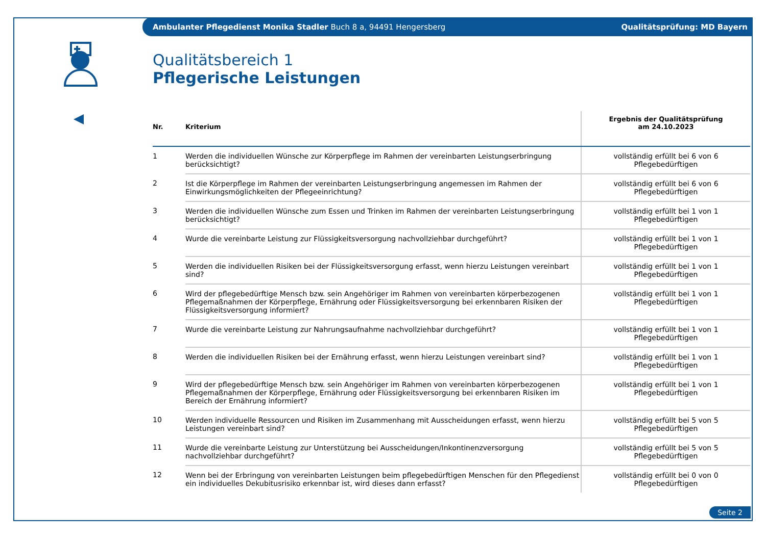Ambulanter Pflegedienst Monika Stadler Buch 8 a, 94491 Hengersberg Qualitätsprüfung: MD Bayern
Qualitätsbereich 1
Pflegerische Leistungen
| Nr. | Kriterium | Ergebnis der Qualitätsprüfung am 24.10.2023 |
| --- | --- | --- |
| 1 | Werden die individuellen Wünsche zur Körperpflege im Rahmen der vereinbarten Leistungserbringung berücksichtigt? | vollständig erfüllt bei 6 von 6 Pflegebedürftigen |
| 2 | Ist die Körperpflege im Rahmen der vereinbarten Leistungserbringung angemessen im Rahmen der Einwirkungsmöglichkeiten der Pflegeeinrichtung? | vollständig erfüllt bei 6 von 6 Pflegebedürftigen |
| 3 | Werden die individuellen Wünsche zum Essen und Trinken im Rahmen der vereinbarten Leistungserbringung berücksichtigt? | vollständig erfüllt bei 1 von 1 Pflegebedürftigen |
| 4 | Wurde die vereinbarte Leistung zur Flüssigkeitsversorgung nachvollziehbar durchgeführt? | vollständig erfüllt bei 1 von 1 Pflegebedürftigen |
| 5 | Werden die individuellen Risiken bei der Flüssigkeitsversorgung erfasst, wenn hierzu Leistungen vereinbart sind? | vollständig erfüllt bei 1 von 1 Pflegebedürftigen |
| 6 | Wird der pflegebedürftige Mensch bzw. sein Angehöriger im Rahmen von vereinbarten körperbezogenen Pflegemaßnahmen der Körperpflege, Ernährung oder Flüssigkeitsversorgung bei erkennbaren Risiken der Flüssigkeitsversorgung informiert? | vollständig erfüllt bei 1 von 1 Pflegebedürftigen |
| 7 | Wurde die vereinbarte Leistung zur Nahrungsaufnahme nachvollziehbar durchgeführt? | vollständig erfüllt bei 1 von 1 Pflegebedürftigen |
| 8 | Werden die individuellen Risiken bei der Ernährung erfasst, wenn hierzu Leistungen vereinbart sind? | vollständig erfüllt bei 1 von 1 Pflegebedürftigen |
| 9 | Wird der pflegebedürftige Mensch bzw. sein Angehöriger im Rahmen von vereinbarten körperbezogenen Pflegemaßnahmen der Körperpflege, Ernährung oder Flüssigkeitsversorgung bei erkennbaren Risiken im Bereich der Ernährung informiert? | vollständig erfüllt bei 1 von 1 Pflegebedürftigen |
| 10 | Werden individuelle Ressourcen und Risiken im Zusammenhang mit Ausscheidungen erfasst, wenn hierzu Leistungen vereinbart sind? | vollständig erfüllt bei 5 von 5 Pflegebedürftigen |
| 11 | Wurde die vereinbarte Leistung zur Unterstützung bei Ausscheidungen/Inkontinenzversorgung nachvollziehbar durchgeführt? | vollständig erfüllt bei 5 von 5 Pflegebedürftigen |
| 12 | Wenn bei der Erbringung von vereinbarten Leistungen beim pflegebedürftigen Menschen für den Pflegedienst ein individuelles Dekubitusrisiko erkennbar ist, wird dieses dann erfasst? | vollständig erfüllt bei 0 von 0 Pflegebedürftigen |
Seite 2